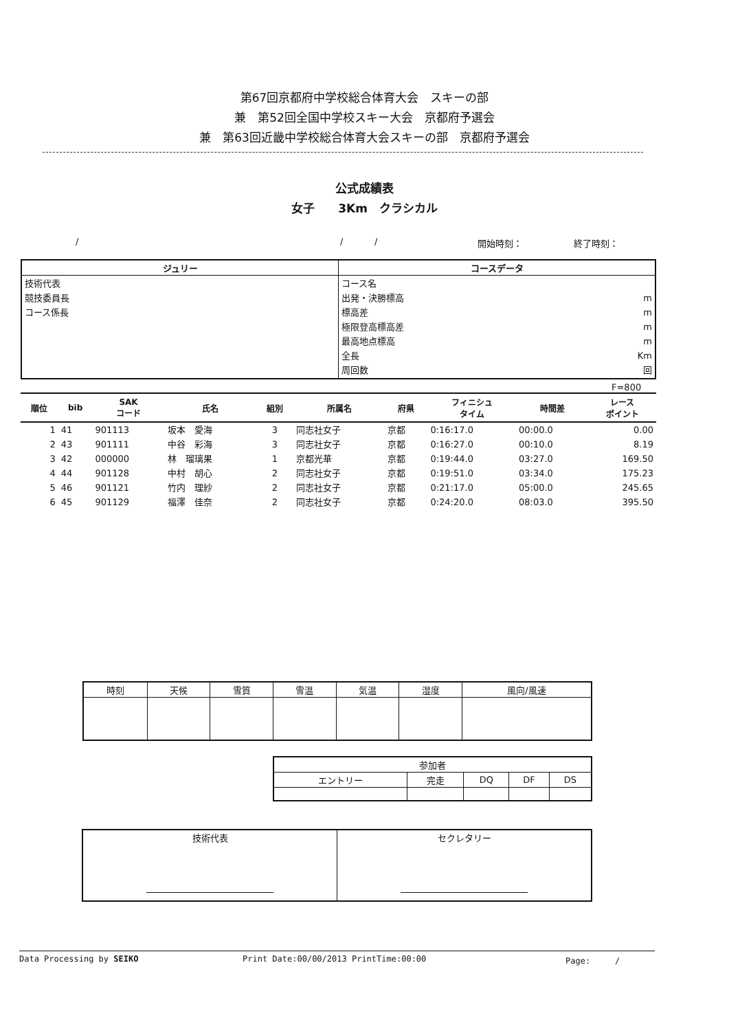第67回京都府中学校総合体育大会　スキーの部
兼　第52回全国中学校スキー大会　京都府予選会
兼　第63回近畿中学校総合体育大会スキーの部　京都府予選会
公式成績表
女子　　3Km　クラシカル
/ / / 開始時刻： 終了時刻：
| ジュリー | コースデータ |
| --- | --- |
| 技術代表 競技委員長 コース係長 | コース名 出発・決勝標高 標高差 極限登高標高差 最高地点標高 全長 周回数 m m m m Km 回 |
F=800
| 順位 | bib | SAK コード | 氏名 | 組別 | 所属名 | 府県 | フィニシュ タイム | 時間差 | レース ポイント |
| --- | --- | --- | --- | --- | --- | --- | --- | --- | --- |
| 1 | 41 | 901113 | 坂本 愛海 | 3 | 同志社女子 | 京都 | 0:16:17.0 | 00:00.0 | 0.00 |
| 2 | 43 | 901111 | 中谷 彩海 | 3 | 同志社女子 | 京都 | 0:16:27.0 | 00:10.0 | 8.19 |
| 3 | 42 | 000000 | 林 瑠璃果 | 1 | 京都光華 | 京都 | 0:19:44.0 | 03:27.0 | 169.50 |
| 4 | 44 | 901128 | 中村 胡心 | 2 | 同志社女子 | 京都 | 0:19:51.0 | 03:34.0 | 175.23 |
| 5 | 46 | 901121 | 竹内 理紗 | 2 | 同志社女子 | 京都 | 0:21:17.0 | 05:00.0 | 245.65 |
| 6 | 45 | 901129 | 福澤 佳奈 | 2 | 同志社女子 | 京都 | 0:24:20.0 | 08:03.0 | 395.50 |
| 時刻 | 天候 | 雪質 | 雪温 | 気温 | 湿度 | 風向/風速 |
| --- | --- | --- | --- | --- | --- | --- |
| 参加者 | | | | |
| --- | --- | --- | --- | --- |
| エントリー | 完走 | DQ | DF | DS |
| 技術代表 | セクレタリー |
Data Processing by SEIKO Print Date:00/00/2013 PrintTime:00:00 Page:　　　/